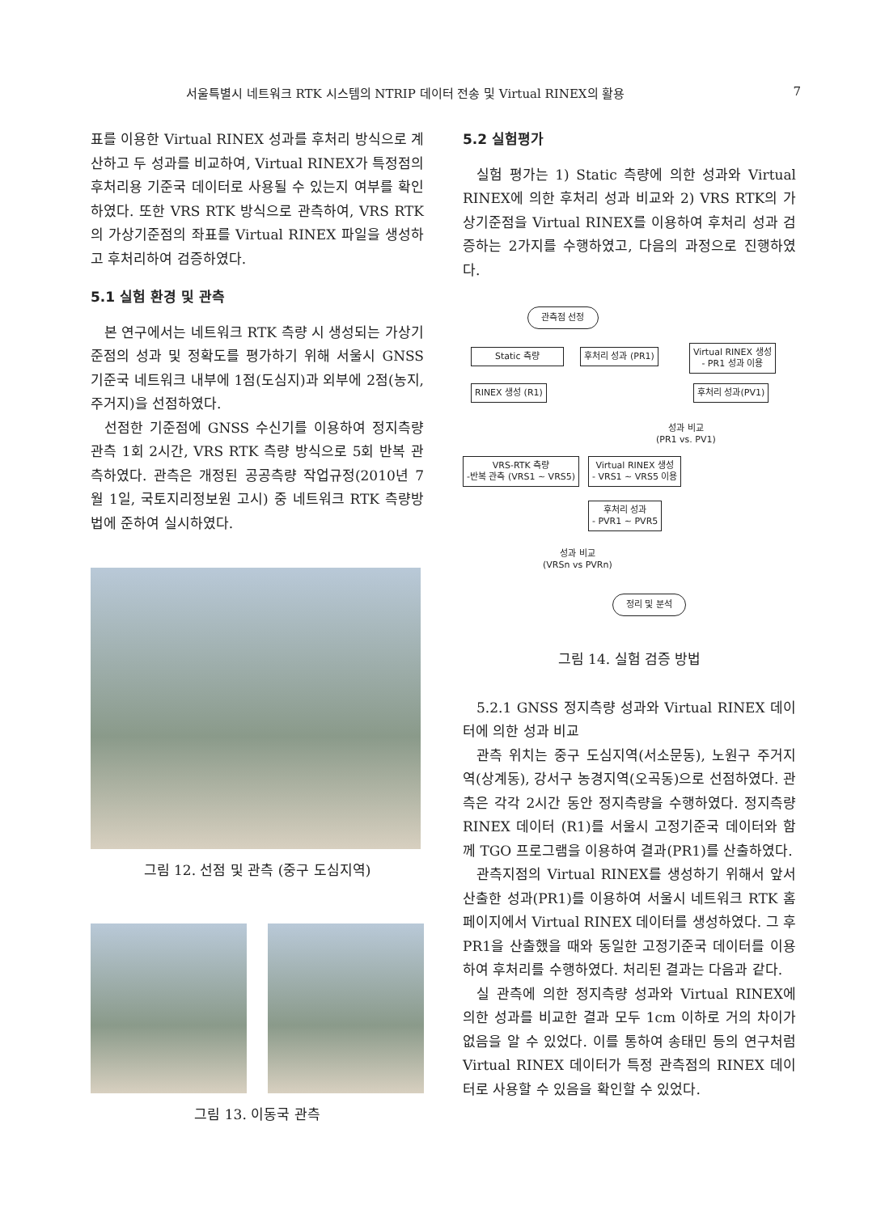서울특별시 네트워크 RTK 시스템의 NTRIP 데이터 전송 및 Virtual RINEX의 활용 7
표를 이용한 Virtual RINEX 성과를 후처리 방식으로 계산하고 두 성과를 비교하여, Virtual RINEX가 특정점의 후처리용 기준국 데이터로 사용될 수 있는지 여부를 확인하였다. 또한 VRS RTK 방식으로 관측하여, VRS RTK의 가상기준점의 좌표를 Virtual RINEX 파일을 생성하고 후처리하여 검증하였다.
5.1 실험 환경 및 관측
본 연구에서는 네트워크 RTK 측량 시 생성되는 가상기준점의 성과 및 정확도를 평가하기 위해 서울시 GNSS 기준국 네트워크 내부에 1점(도심지)과 외부에 2점(농지, 주거지)을 선점하였다.
선점한 기준점에 GNSS 수신기를 이용하여 정지측량 관측 1회 2시간, VRS RTK 측량 방식으로 5회 반복 관측하였다. 관측은 개정된 공공측량 작업규정(2010년 7월 1일, 국토지리정보원 고시) 중 네트워크 RTK 측량방법에 준하여 실시하였다.
그림 12. 선점 및 관측 (중구 도심지역)
그림 13. 이동국 관측
5.2 실험평가
실험 평가는 1) Static 측량에 의한 성과와 Virtual RINEX에 의한 후처리 성과 비교와 2) VRS RTK의 가상기준점을 Virtual RINEX를 이용하여 후처리 성과 검증하는 2가지를 수행하였고, 다음의 과정으로 진행하였다.
관측점 선정
Static 측량 후처리 성과 (PR1)
Virtual RINEX 생성
- PR1 성과 이용
RINEX 생성 (R1) 후처리 성과(PV1)
성과 비교
(PR1 vs. PV1)
VRS-RTK 측량
-반복 관측 (VRS1 ~ VRS5)
Virtual RINEX 생성
- VRS1 ~ VRS5 이용
후처리 성과
- PVR1 ~ PVR5
성과 비교
(VRSn vs PVRn)
정리 및 분석
그림 14. 실험 검증 방법
5.2.1 GNSS 정지측량 성과와 Virtual RINEX 데이터에 의한 성과 비교
관측 위치는 중구 도심지역(서소문동), 노원구 주거지역(상계동), 강서구 농경지역(오곡동)으로 선점하였다. 관측은 각각 2시간 동안 정지측량을 수행하였다. 정지측량 RINEX 데이터 (R1)를 서울시 고정기준국 데이터와 함께 TGO 프로그램을 이용하여 결과(PR1)를 산출하였다.
관측지점의 Virtual RINEX를 생성하기 위해서 앞서 산출한 성과(PR1)를 이용하여 서울시 네트워크 RTK 홈페이지에서 Virtual RINEX 데이터를 생성하였다. 그 후 PR1을 산출했을 때와 동일한 고정기준국 데이터를 이용하여 후처리를 수행하였다. 처리된 결과는 다음과 같다.
실 관측에 의한 정지측량 성과와 Virtual RINEX에 의한 성과를 비교한 결과 모두 1cm 이하로 거의 차이가 없음을 알 수 있었다. 이를 통하여 송태민 등의 연구처럼 Virtual RINEX 데이터가 특정 관측점의 RINEX 데이터로 사용할 수 있음을 확인할 수 있었다.